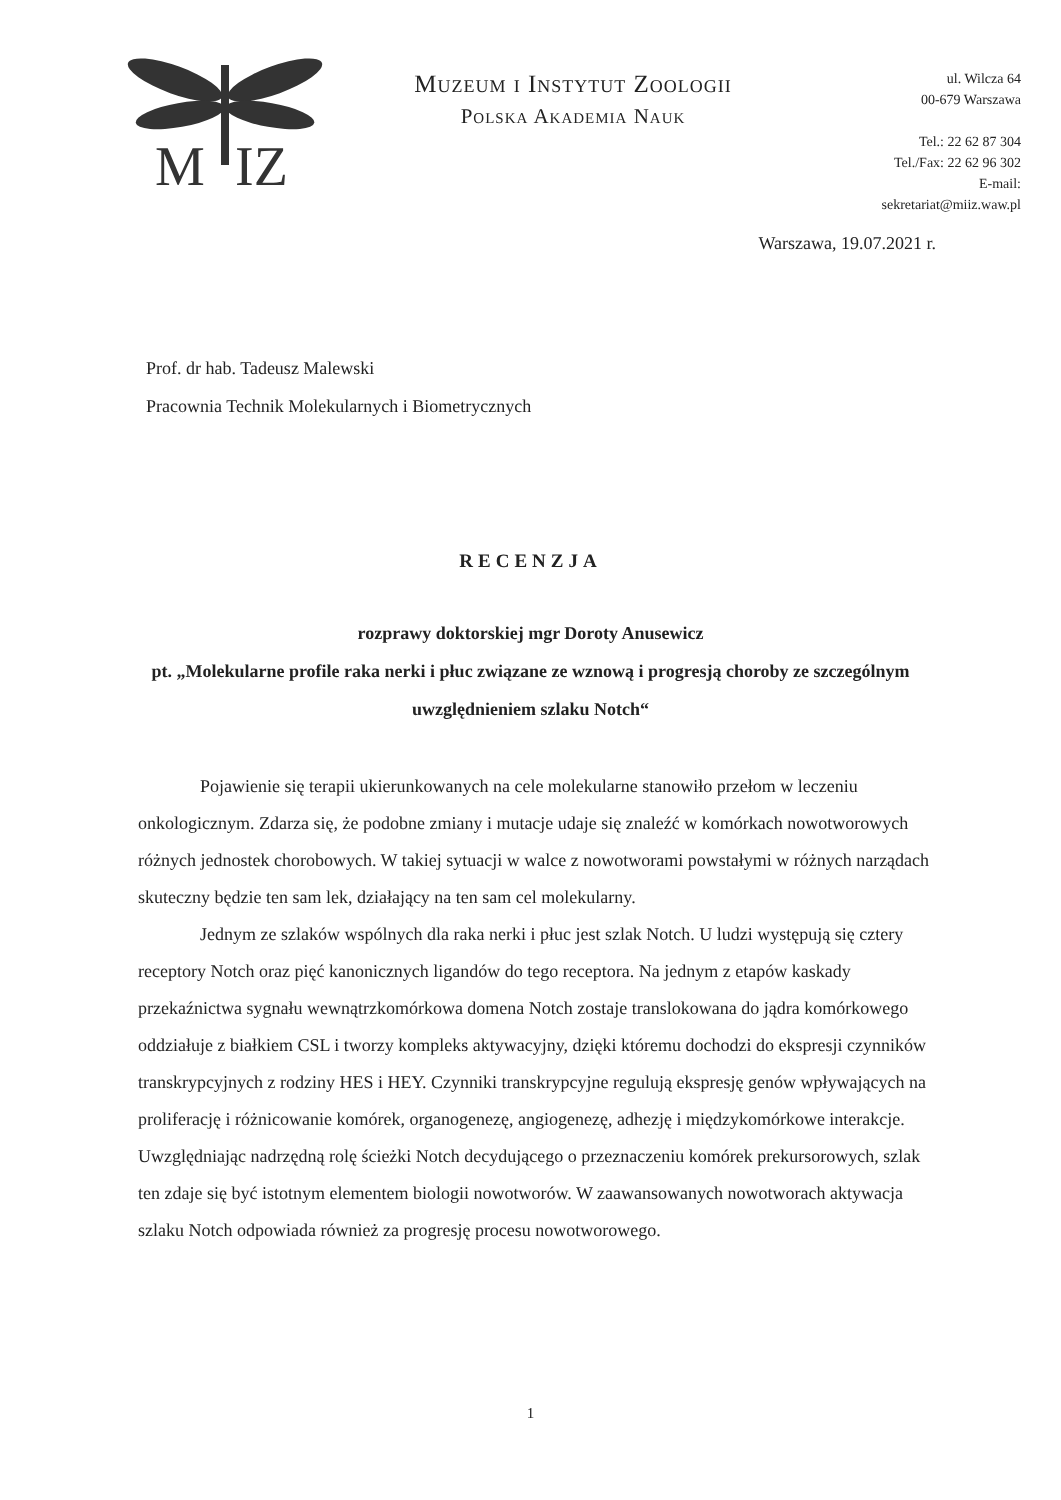M
IZ
Muzeum i Instytut Zoologii
Polska Akademia Nauk
ul. Wilcza 64
00-679 Warszawa
Tel.: 22 62 87 304
Tel./Fax: 22 62 96 302
E-mail:
sekretariat@miiz.waw.pl
Warszawa, 19.07.2021 r.
Prof. dr hab. Tadeusz Malewski
Pracownia Technik Molekularnych i Biometrycznych
RECENZJA
rozprawy doktorskiej mgr Doroty Anusewicz
pt. „Molekularne profile raka nerki i płuc związane ze wznową i progresją choroby ze szczególnym uwzględnieniem szlaku Notch“
Pojawienie się terapii ukierunkowanych na cele molekularne stanowiło przełom w leczeniu onkologicznym. Zdarza się, że podobne zmiany i mutacje udaje się znaleźć w komórkach nowotworowych różnych jednostek chorobowych. W takiej sytuacji w walce z nowotworami powstałymi w różnych narządach skuteczny będzie ten sam lek, działający na ten sam cel molekularny.
Jednym ze szlaków wspólnych dla raka nerki i płuc jest szlak Notch. U ludzi występują się cztery receptory Notch oraz pięć kanonicznych ligandów do tego receptora. Na jednym z etapów kaskady przekaźnictwa sygnału wewnątrzkomórkowa domena Notch zostaje translokowana do jądra komórkowego oddziałuje z białkiem CSL i tworzy kompleks aktywacyjny, dzięki któremu dochodzi do ekspresji czynników transkrypcyjnych z rodziny HES i HEY. Czynniki transkrypcyjne regulują ekspresję genów wpływających na proliferację i różnicowanie komórek, organogenezę, angiogenezę, adhezję i międzykomórkowe interakcje. Uwzględniając nadrzędną rolę ścieżki Notch decydującego o przeznaczeniu komórek prekursorowych, szlak ten zdaje się być istotnym elementem biologii nowotworów. W zaawansowanych nowotworach aktywacja szlaku Notch odpowiada również za progresję procesu nowotworowego.
1